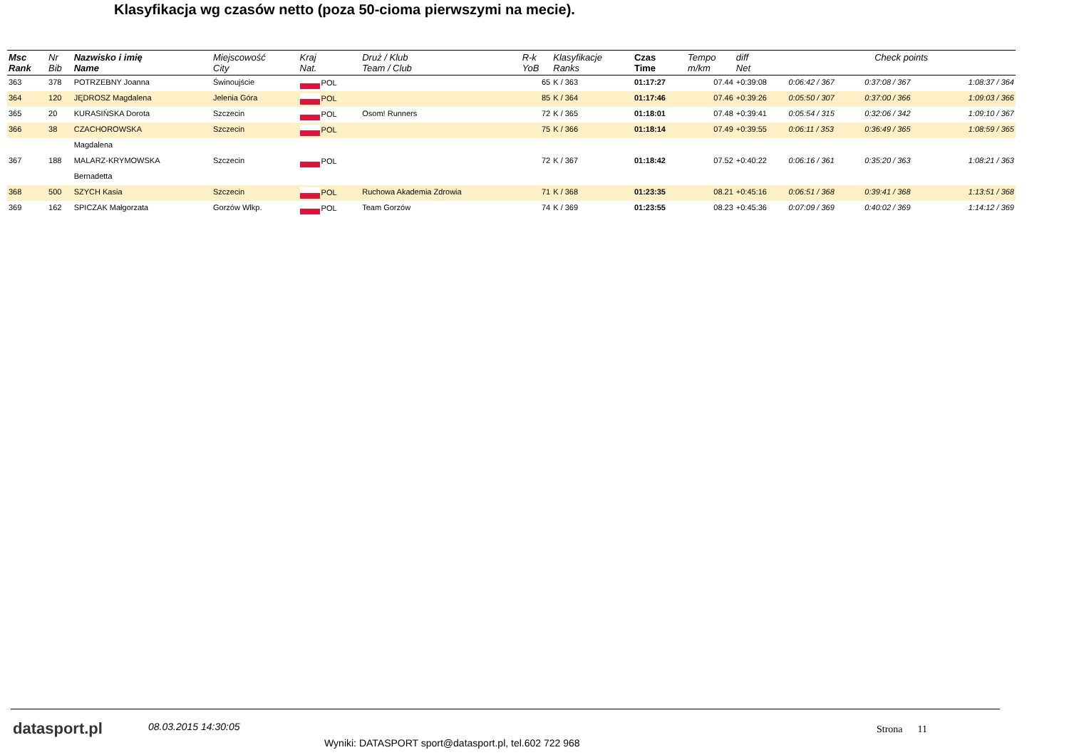Klasyfikacja wg czasów netto (poza 50-cioma pierwszymi na mecie).
| Msc Rank | Nr Bib | Nazwisko i imię Name | Miejscowość City | Kraj Nat. | Druż / Klub Team / Club | R-k YoB | Klasyfikacje Ranks | Czas Time | Tempo m/km | diff Net | Check points | | |
| --- | --- | --- | --- | --- | --- | --- | --- | --- | --- | --- | --- | --- | --- |
| 363 | 378 | POTRZEBNY Joanna | Świnoujście | POL | | 65 | K / 363 | 01:17:27 | 07.44 | +0:39:08 | 0:06:42 / 367 | 0:37:08 / 367 | 1:08:37 / 364 |
| 364 | 120 | JĘDROSZ Magdalena | Jelenia Góra | POL | | 85 | K / 364 | 01:17:46 | 07.46 | +0:39:26 | 0:05:50 / 307 | 0:37:00 / 366 | 1:09:03 / 366 |
| 365 | 20 | KURASIŃSKA Dorota | Szczecin | POL | Osom! Runners | 72 | K / 365 | 01:18:01 | 07.48 | +0:39:41 | 0:05:54 / 315 | 0:32:06 / 342 | 1:09:10 / 367 |
| 366 | 38 | CZACHOROWSKA | Szczecin | POL | | 75 | K / 366 | 01:18:14 | 07.49 | +0:39:55 | 0:06:11 / 353 | 0:36:49 / 365 | 1:08:59 / 365 |
| | | Magdalena | | | | | | | | | | | |
| 367 | 188 | MALARZ-KRYMOWSKA | Szczecin | POL | | 72 | K / 367 | 01:18:42 | 07.52 | +0:40:22 | 0:06:16 / 361 | 0:35:20 / 363 | 1:08:21 / 363 |
| | | Bernadetta | | | | | | | | | | | |
| 368 | 500 | SZYCH Kasia | Szczecin | POL | Ruchowa Akademia Zdrowia | 71 | K / 368 | 01:23:35 | 08.21 | +0:45:16 | 0:06:51 / 368 | 0:39:41 / 368 | 1:13:51 / 368 |
| 369 | 162 | SPICZAK Małgorzata | Gorzów Wlkp. | POL | Team Gorzów | 74 | K / 369 | 01:23:55 | 08.23 | +0:45:36 | 0:07:09 / 369 | 0:40:02 / 369 | 1:14:12 / 369 |
datasport.pl 08.03.2015 14:30:05
Wyniki: DATASPORT sport@datasport.pl, tel.602 722 968
Strona 11